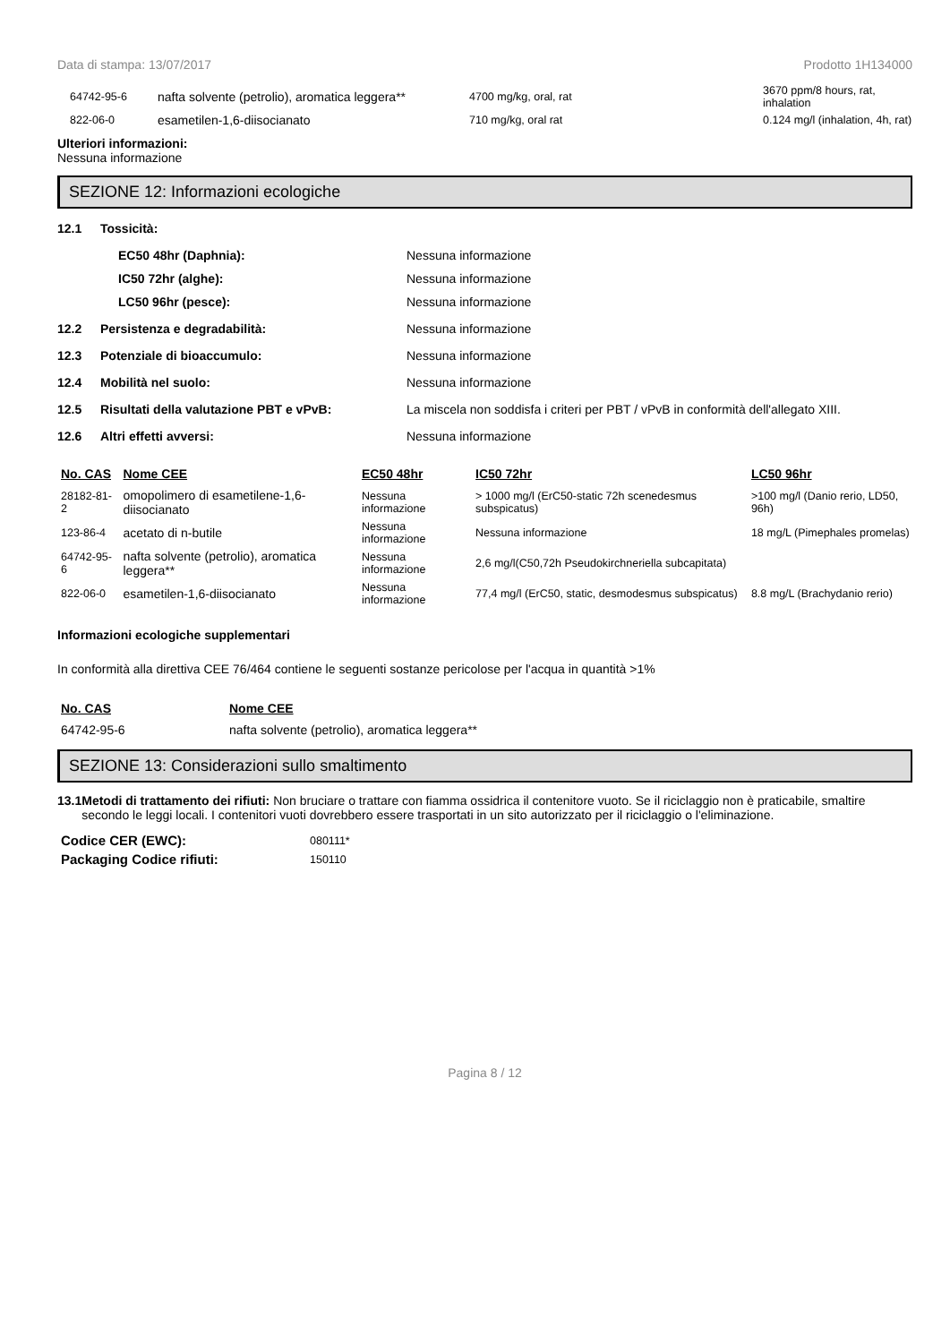Data di stampa: 13/07/2017 Prodotto 1H134000
| 64742-95-6 | nafta solvente (petrolio), aromatica leggera** | 4700 mg/kg, oral, rat | 3670 ppm/8 hours, rat, inhalation |
| 822-06-0 | esametilen-1,6-diisocianato | 710 mg/kg, oral rat | 0.124 mg/l (inhalation, 4h, rat) |
Ulteriori informazioni:
Nessuna informazione
SEZIONE 12: Informazioni ecologiche
12.1 Tossicità:
EC50 48hr (Daphnia): Nessuna informazione
IC50 72hr (alghe): Nessuna informazione
LC50 96hr (pesce): Nessuna informazione
12.2 Persistenza e degradabilità: Nessuna informazione
12.3 Potenziale di bioaccumulo: Nessuna informazione
12.4 Mobilità nel suolo: Nessuna informazione
12.5 Risultati della valutazione PBT e vPvB: La miscela non soddisfa i criteri per PBT / vPvB in conformità dell'allegato XIII.
12.6 Altri effetti avversi: Nessuna informazione
| No. CAS | Nome CEE | EC50 48hr | IC50 72hr | LC50 96hr |
| --- | --- | --- | --- | --- |
| 28182-81-2 | omopolimero di esametilene-1,6-diisocianato | Nessuna informazione | > 1000 mg/l (ErC50-static 72h scenedesmus subspicatus) | >100 mg/l (Danio rerio, LD50, 96h) |
| 123-86-4 | acetato di n-butile | Nessuna informazione | Nessuna informazione | 18 mg/L (Pimephales promelas) |
| 64742-95-6 | nafta solvente (petrolio), aromatica leggera** | Nessuna informazione | 2,6 mg/l(C50,72h Pseudokirchneriella subcapitata) | |
| 822-06-0 | esametilen-1,6-diisocianato | Nessuna informazione | 77,4 mg/l (ErC50, static, desmodesmus subspicatus) | 8.8 mg/L (Brachydanio rerio) |
Informazioni ecologiche supplementari
In conformità alla direttiva CEE 76/464 contiene le seguenti sostanze pericolose per l'acqua in quantità >1%
| No. CAS | Nome CEE |
| --- | --- |
| 64742-95-6 | nafta solvente (petrolio), aromatica leggera** |
SEZIONE 13: Considerazioni sullo smaltimento
13.1 Metodi di trattamento dei rifiuti: Non bruciare o trattare con fiamma ossidrica il contenitore vuoto. Se il riciclaggio non è praticabile, smaltire secondo le leggi locali. I contenitori vuoti dovrebbero essere trasportati in un sito autorizzato per il riciclaggio o l'eliminazione.
| Codice CER (EWC): | 080111* |
| Packaging Codice rifiuti: | 150110 |
Pagina 8 / 12